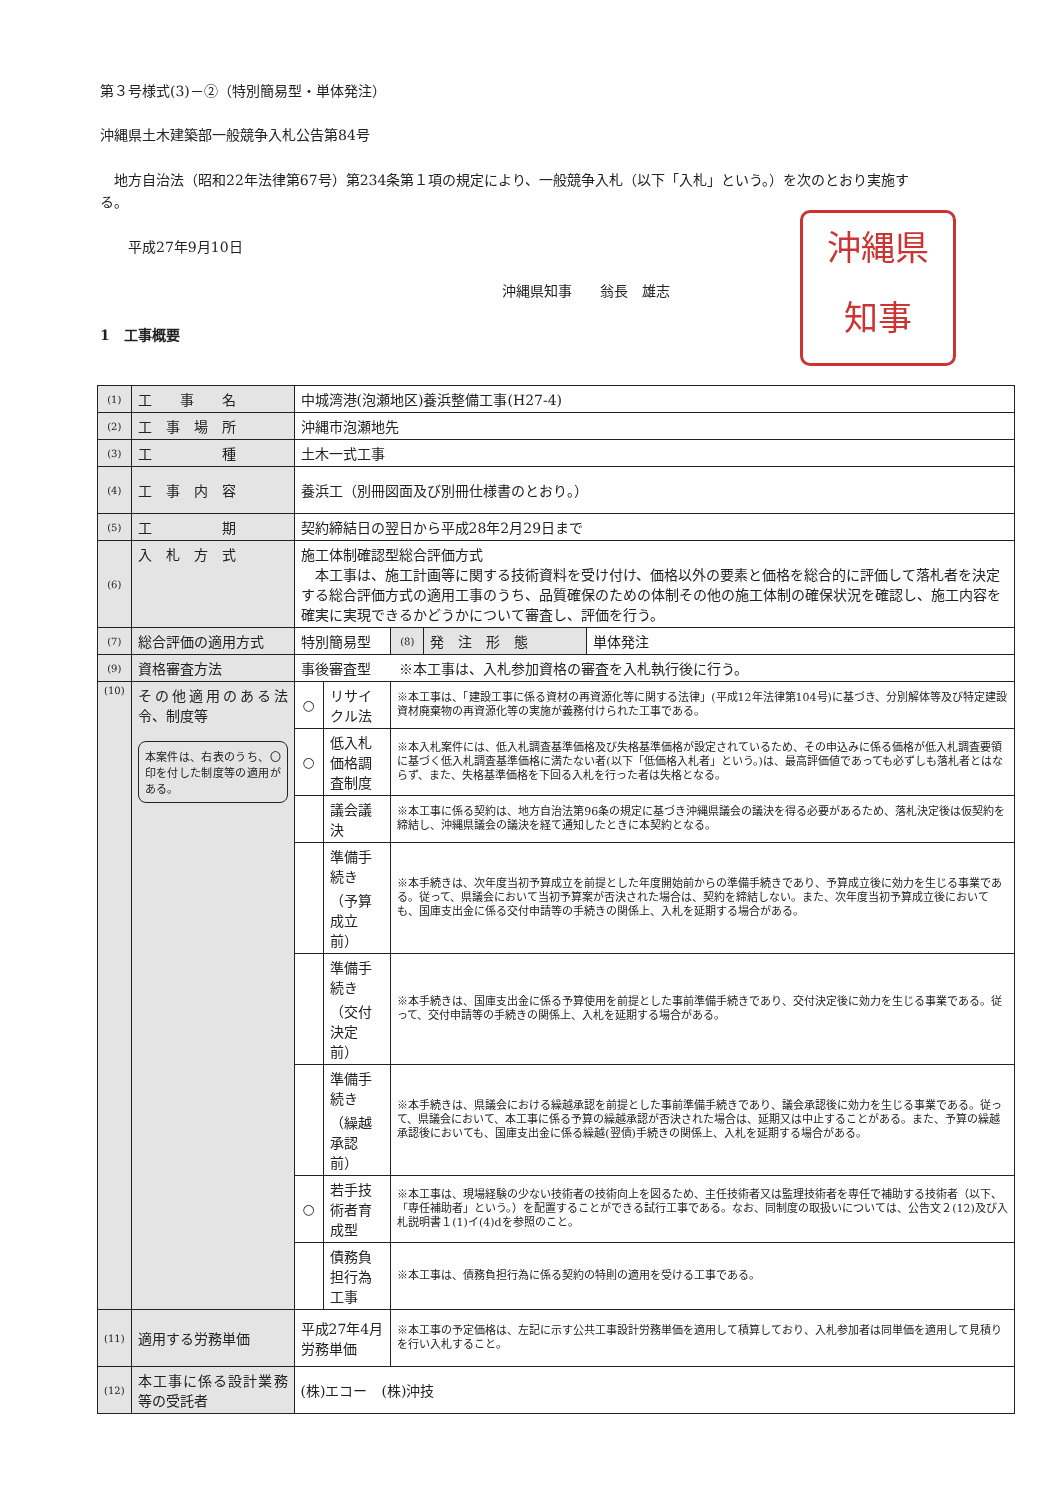第３号様式(3)－②（特別簡易型・単体発注）
沖縄県土木建築部一般競争入札公告第84号
　地方自治法（昭和22年法律第67号）第234条第１項の規定により、一般競争入札（以下「入札」という。）を次のとおり実施する。
　　平成27年9月10日
沖縄県知事　　翁長　雄志
1　工事概要
沖縄県
知事
| (1) | 工 事 名 | 中城湾港(泡瀬地区)養浜整備工事(H27-4) | | | | |
| (2) | 工 事 場 所 | 沖縄市泡瀬地先 | | | | |
| (3) | 工 種 | 土木一式工事 | | | | |
| (4) | 工 事 内 容 | 養浜工（別冊図面及び別冊仕様書のとおり。） | | | | |
| (5) | 工 期 | 契約締結日の翌日から平成28年2月29日まで | | | | |
| (6) | 入 札 方 式 | 施工体制確認型総合評価方式 本工事は、施工計画等に関する技術資料を受け付け、価格以外の要素と価格を総合的に評価して落札者を決定する総合評価方式の適用工事のうち、品質確保のための体制その他の施工体制の確保状況を確認し、施工内容を確実に実現できるかどうかについて審査し、評価を行う。 | | | | |
| (7) | 総合評価の適用方式 | 特別簡易型 | | (8) | 発 注 形 態 | 単体発注 |
| (9) | 資格審査方法 | 事後審査型 ※本工事は、入札参加資格の審査を入札執行後に行う。 | | | | |
| (10) | その他適用のある法令、制度等 本案件は、右表のうち、〇印を付した制度等の適用がある。 | ○ | リサイクル法 | ※本工事は、「建設工事に係る資材の再資源化等に関する法律」(平成12年法律第104号)に基づき、分別解体等及び特定建設資材廃棄物の再資源化等の実施が義務付けられた工事である。 | | |
| | | ○ | 低入札価格調査制度 | ※本入札案件には、低入札調査基準価格及び失格基準価格が設定されているため、その申込みに係る価格が低入札調査要領に基づく低入札調査基準価格に満たない者(以下「低価格入札者」という。)は、最高評価値であっても必ずしも落札者とはならず、また、失格基準価格を下回る入札を行った者は失格となる。 | | |
| | | | 議会議決 | ※本工事に係る契約は、地方自治法第96条の規定に基づき沖縄県議会の議決を得る必要があるため、落札決定後は仮契約を締結し、沖縄県議会の議決を経て通知したときに本契約となる。 | | |
| | | | 準備手続き （予算成立前） | ※本手続きは、次年度当初予算成立を前提とした年度開始前からの準備手続きであり、予算成立後に効力を生じる事業である。従って、県議会において当初予算案が否決された場合は、契約を締結しない。また、次年度当初予算成立後においても、国庫支出金に係る交付申請等の手続きの関係上、入札を延期する場合がある。 | | |
| | | | 準備手続き （交付決定前） | ※本手続きは、国庫支出金に係る予算使用を前提とした事前準備手続きであり、交付決定後に効力を生じる事業である。従って、交付申請等の手続きの関係上、入札を延期する場合がある。 | | |
| | | | 準備手続き （繰越承認前） | ※本手続きは、県議会における繰越承認を前提とした事前準備手続きであり、議会承認後に効力を生じる事業である。従って、県議会において、本工事に係る予算の繰越承認が否決された場合は、延期又は中止することがある。また、予算の繰越承認後においても、国庫支出金に係る繰越(翌債)手続きの関係上、入札を延期する場合がある。 | | |
| | | ○ | 若手技術者育成型 | ※本工事は、現場経験の少ない技術者の技術向上を図るため、主任技術者又は監理技術者を専任で補助する技術者（以下、「専任補助者」という。）を配置することができる試行工事である。なお、同制度の取扱いについては、公告文２(12)及び入札説明書１(1)イ(4)dを参照のこと。 | | |
| | | | 債務負担行為工事 | ※本工事は、債務負担行為に係る契約の特則の適用を受ける工事である。 | | |
| (11) | 適用する労務単価 | 平成27年4月労務単価 | | ※本工事の予定価格は、左記に示す公共工事設計労務単価を適用して積算しており、入札参加者は同単価を適用して見積りを行い入札すること。 | | |
| (12) | 本工事に係る設計業務等の受託者 | (株)エコー (株)沖技 | | | | |